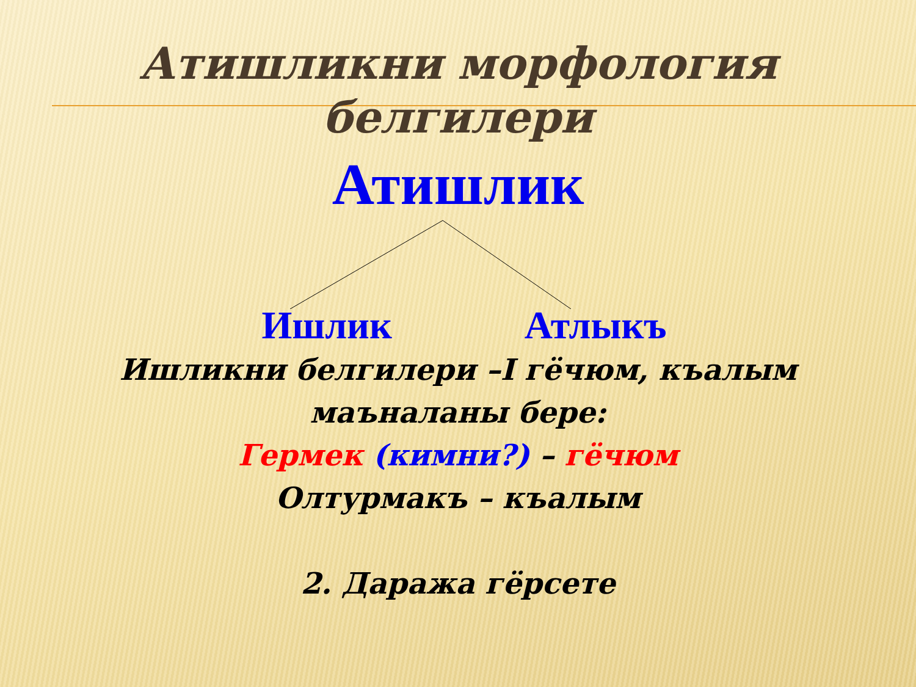Атишликни морфология
белгилери
Атишлик
Ишлик Атлыкъ
Ишликни белгилери –I гёчюм, къалым
маъналаны бере:
Гермек (кимни?) – гёчюм
Олтурмакъ – къалым
2. Даража гёрсете